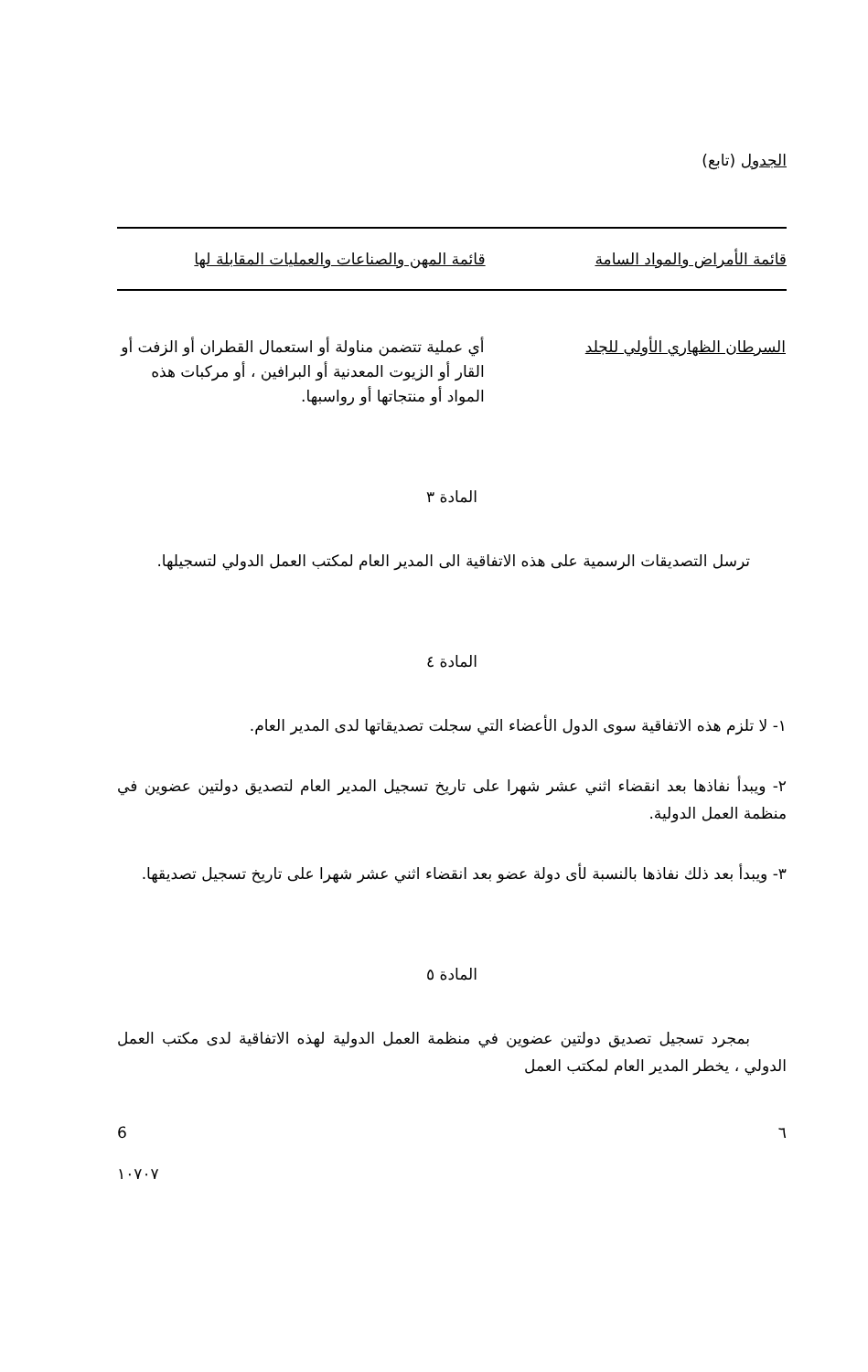الجدول (تابع)
| قائمة الأمراض والمواد السامة | قائمة المهن والصناعات والعمليات المقابلة لها |
| --- | --- |
| السرطان الظهاري الأولي للجلد | أي عملية تتضمن مناولة أو استعمال القطران أو الزفت أو القار أو الزيوت المعدنية أو البرافين ، أو مركبات هذه المواد أو منتجاتها أو رواسبها. |
المادة ٣
ترسل التصديقات الرسمية على هذه الاتفاقية الى المدير العام لمكتب العمل الدولي لتسجيلها.
المادة ٤
١- لا تلزم هذه الاتفاقية سوى الدول الأعضاء التي سجلت تصديقاتها لدى المدير العام.
٢- ويبدأ نفاذها بعد انقضاء اثني عشر شهرا على تاريخ تسجيل المدير العام لتصديق دولتين عضوين في منظمة العمل الدولية.
٣- ويبدأ بعد ذلك نفاذها بالنسبة لأى دولة عضو بعد انقضاء اثني عشر شهرا على تاريخ تسجيل تصديقها.
المادة ٥
بمجرد تسجيل تصديق دولتين عضوين في منظمة العمل الدولية لهذه الاتفاقية لدى مكتب العمل الدولي ، يخطر المدير العام لمكتب العمل
٦ 6
١٠٧٠٧